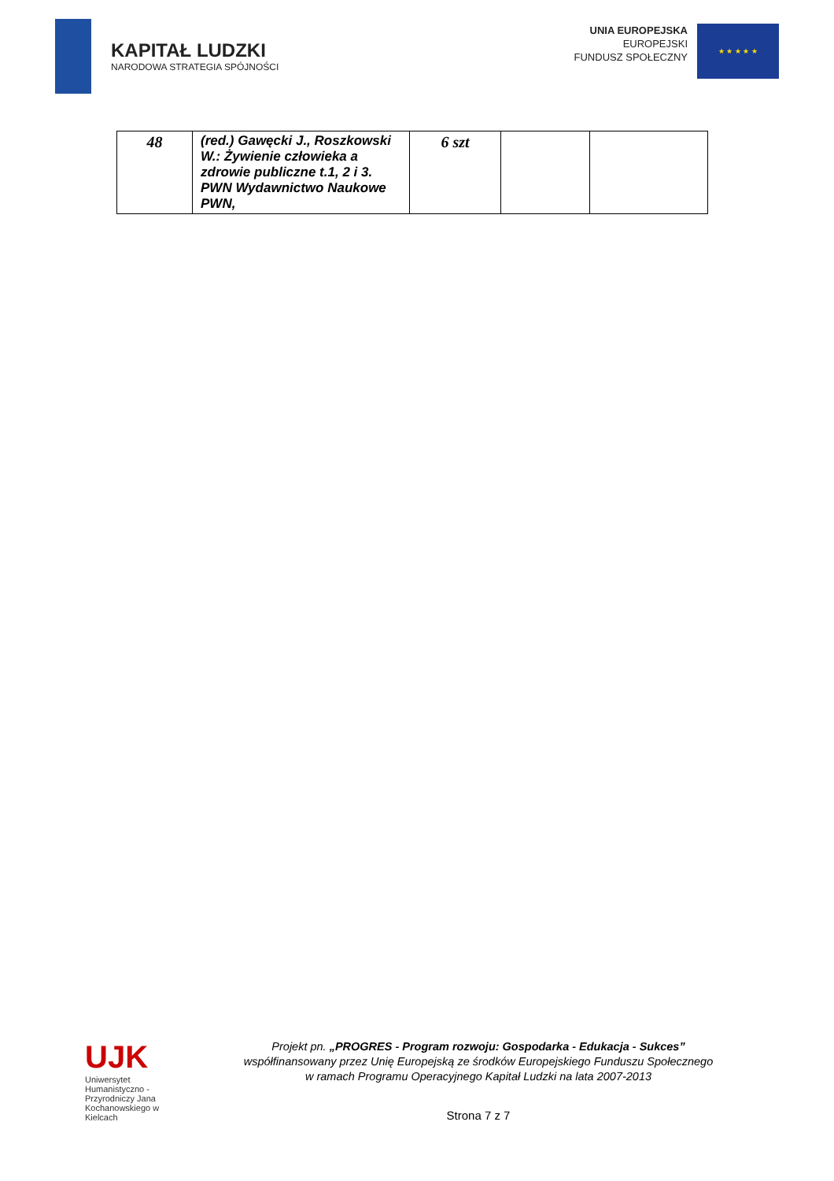KAPITAŁ LUDZKI
NARODOWA STRATEGIA SPÓJNOŚCI
UNIA EUROPEJSKA
EUROPEJSKI
FUNDUSZ SPOŁECZNY
★ ★ ★ ★ ★
| 48 | (red.) Gawęcki J., Roszkowski W.: Żywienie człowieka a zdrowie publiczne t.1, 2 i 3. PWN Wydawnictwo Naukowe PWN, | 6 szt | | |
UJK
Uniwersytet
Humanistyczno - Przyrodniczy Jana Kochanowskiego w Kielcach
Projekt pn. „PROGRES - Program rozwoju: Gospodarka - Edukacja - Sukces”
współfinansowany przez Unię Europejską ze środków Europejskiego Funduszu Społecznego
w ramach Programu Operacyjnego Kapitał Ludzki na lata 2007-2013
Strona 7 z 7